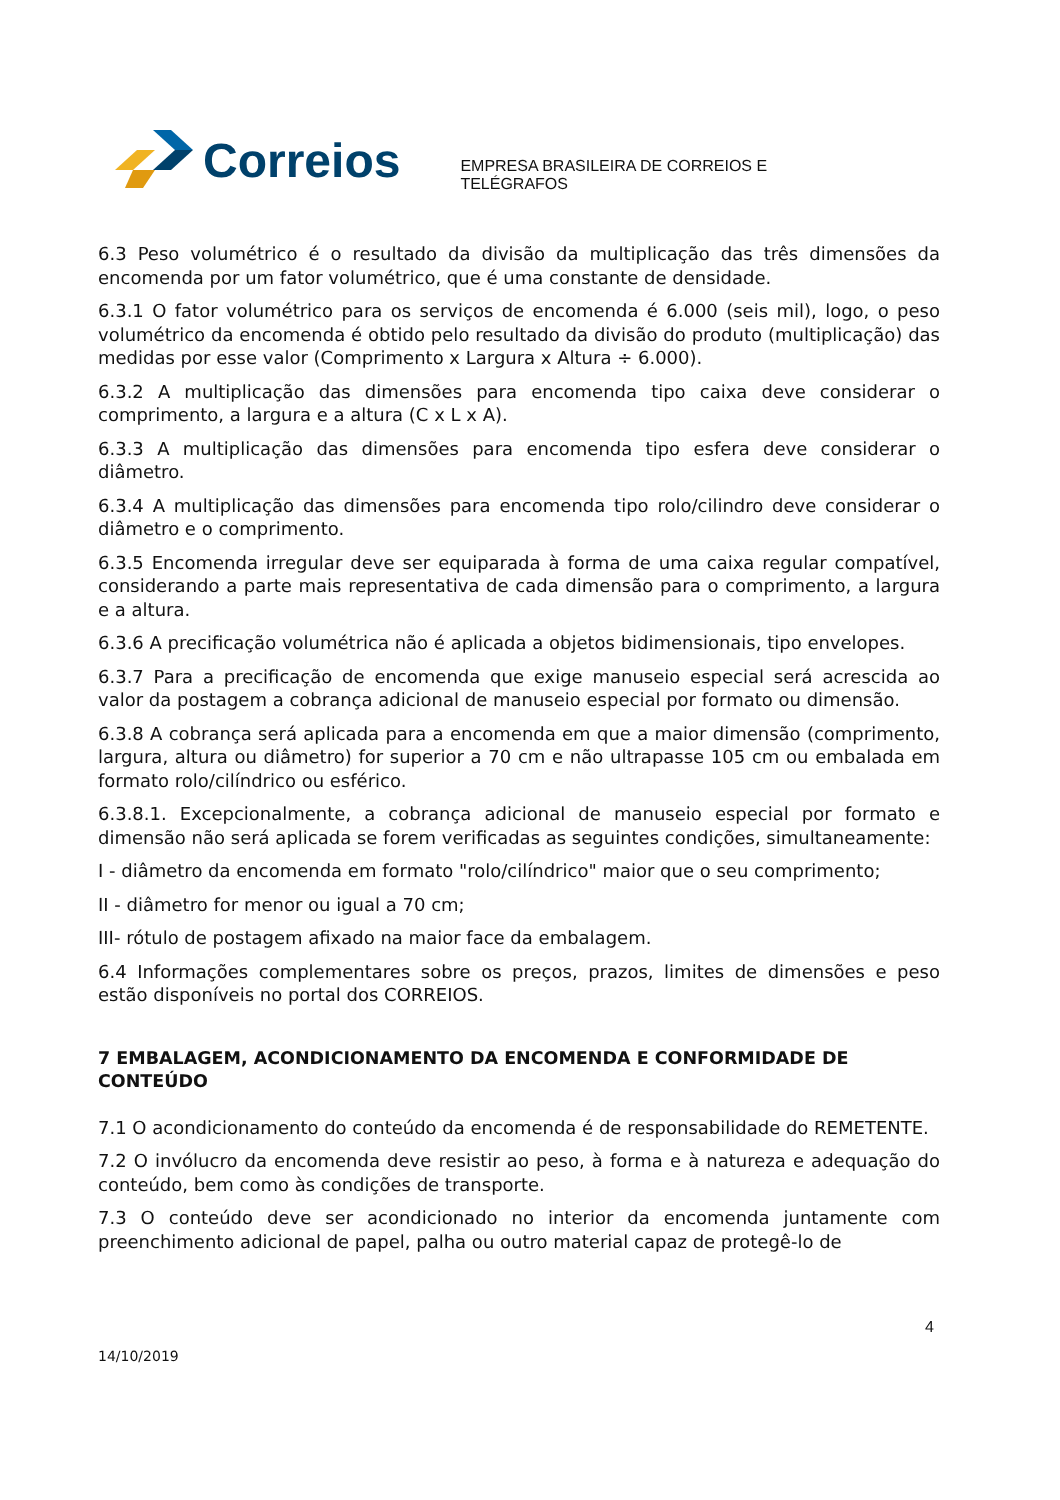Correios
EMPRESA BRASILEIRA DE CORREIOS E TELÉGRAFOS
6.3 Peso volumétrico é o resultado da divisão da multiplicação das três dimensões da encomenda por um fator volumétrico, que é uma constante de densidade.
6.3.1 O fator volumétrico para os serviços de encomenda é 6.000 (seis mil), logo, o peso volumétrico da encomenda é obtido pelo resultado da divisão do produto (multiplicação) das medidas por esse valor (Comprimento x Largura x Altura ÷ 6.000).
6.3.2 A multiplicação das dimensões para encomenda tipo caixa deve considerar o comprimento, a largura e a altura (C x L x A).
6.3.3 A multiplicação das dimensões para encomenda tipo esfera deve considerar o diâmetro.
6.3.4 A multiplicação das dimensões para encomenda tipo rolo/cilindro deve considerar o diâmetro e o comprimento.
6.3.5 Encomenda irregular deve ser equiparada à forma de uma caixa regular compatível, considerando a parte mais representativa de cada dimensão para o comprimento, a largura e a altura.
6.3.6 A precificação volumétrica não é aplicada a objetos bidimensionais, tipo envelopes.
6.3.7 Para a precificação de encomenda que exige manuseio especial será acrescida ao valor da postagem a cobrança adicional de manuseio especial por formato ou dimensão.
6.3.8 A cobrança será aplicada para a encomenda em que a maior dimensão (comprimento, largura, altura ou diâmetro) for superior a 70 cm e não ultrapasse 105 cm ou embalada em formato rolo/cilíndrico ou esférico.
6.3.8.1. Excepcionalmente, a cobrança adicional de manuseio especial por formato e dimensão não será aplicada se forem verificadas as seguintes condições, simultaneamente:
I - diâmetro da encomenda em formato "rolo/cilíndrico" maior que o seu comprimento;
II - diâmetro for menor ou igual a 70 cm;
III- rótulo de postagem afixado na maior face da embalagem.
6.4 Informações complementares sobre os preços, prazos, limites de dimensões e peso estão disponíveis no portal dos CORREIOS.
7 EMBALAGEM, ACONDICIONAMENTO DA ENCOMENDA E CONFORMIDADE DE CONTEÚDO
7.1 O acondicionamento do conteúdo da encomenda é de responsabilidade do REMETENTE.
7.2 O invólucro da encomenda deve resistir ao peso, à forma e à natureza e adequação do conteúdo, bem como às condições de transporte.
7.3 O conteúdo deve ser acondicionado no interior da encomenda juntamente com preenchimento adicional de papel, palha ou outro material capaz de protegê-lo de
4
14/10/2019